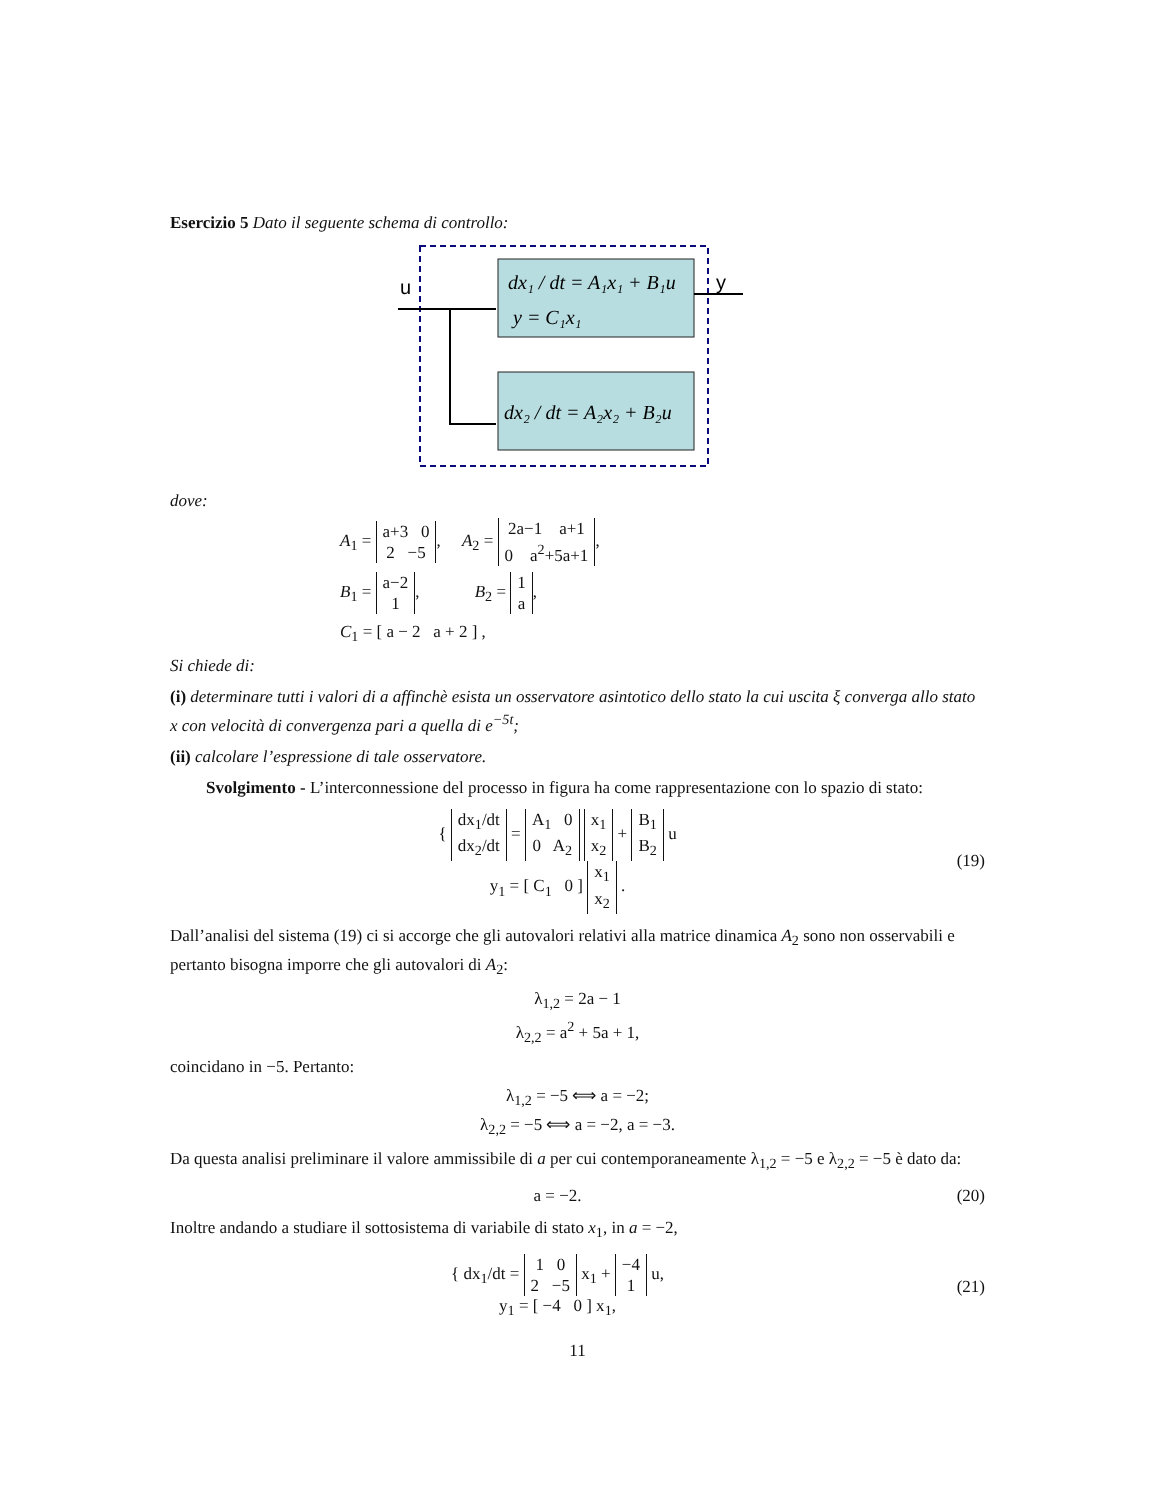Esercizio 5 Dato il seguente schema di controllo:
u
y
dx₁ / dt = A₁x₁ + B₁u
y = C₁x₁
dx₂ / dt = A₂x₂ + B₂u
dove:
A<sub>1</sub> = a+3 0
2 −5, A<sub>2</sub> = 2a−1 a+1
0 a<sup>2</sup>+5a+1,
B<sub>1</sub> = a−2
1, B<sub>2</sub> = 1
a,
C<sub>1</sub> = [ a − 2 a + 2 ] ,
Si chiede di:
(i) determinare tutti i valori di a affinchè esista un osservatore asintotico dello stato la cui uscita ξ converga allo stato x con velocità di convergenza pari a quella di e<sup>−5t</sup>;
(ii) calcolare l’espressione di tale osservatore.
Svolgimento - L’interconnessione del processo in figura ha come rappresentazione con lo spazio di stato:
{ dx<sub>1</sub>/dt
dx<sub>2</sub>/dt = A<sub>1</sub> 0
0 A<sub>2</sub> x<sub>1</sub>
x<sub>2</sub> + B<sub>1</sub>
B<sub>2</sub> u
y<sub>1</sub> = [ C<sub>1</sub> 0 ] x<sub>1</sub>
x<sub>2</sub> .
(19)
Dall’analisi del sistema (19) ci si accorge che gli autovalori relativi alla matrice dinamica A<sub>2</sub> sono non osservabili e pertanto bisogna imporre che gli autovalori di A<sub>2</sub>:
λ<sub>1,2</sub> = 2a − 1
λ<sub>2,2</sub> = a<sup>2</sup> + 5a + 1,
coincidano in −5. Pertanto:
λ<sub>1,2</sub> = −5 ⟺ a = −2;
λ<sub>2,2</sub> = −5 ⟺ a = −2, a = −3.
Da questa analisi preliminare il valore ammissibile di a per cui contemporaneamente λ<sub>1,2</sub> = −5 e λ<sub>2,2</sub> = −5 è dato da:
a = −2.
(20)
Inoltre andando a studiare il sottosistema di variabile di stato x<sub>1</sub>, in a = −2,
{ dx<sub>1</sub>/dt = 1 0
2 −5 x<sub>1</sub> + −4
1 u,
y<sub>1</sub> = [ −4 0 ] x<sub>1</sub>,
(21)
11